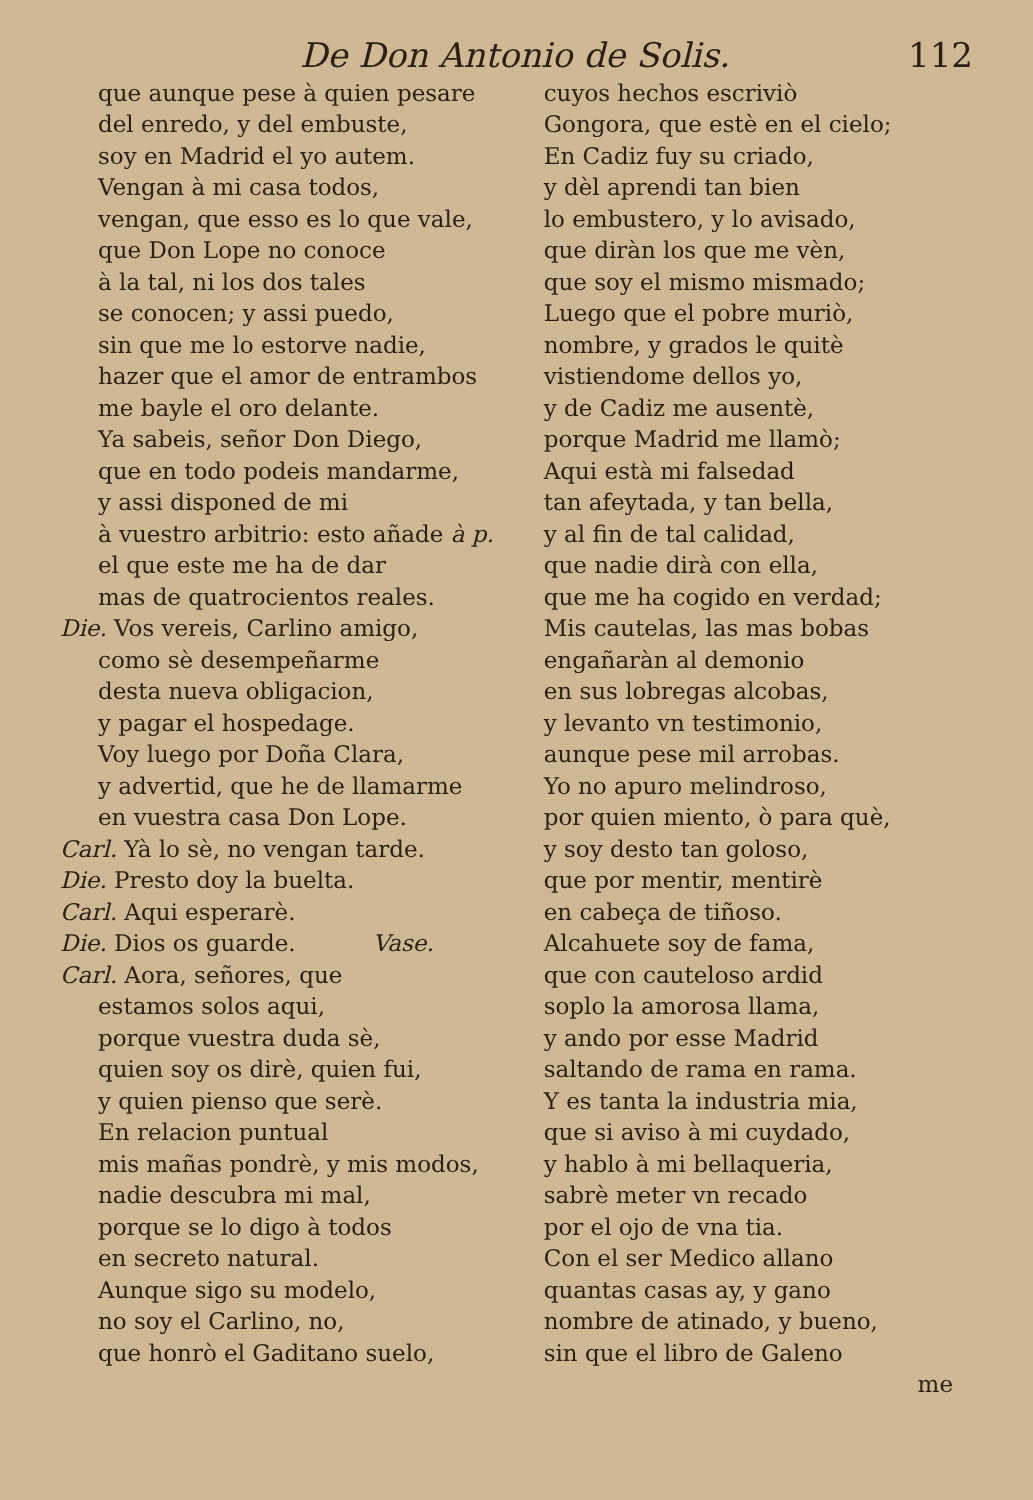De Don Antonio de Solis. 112
que aunque pese à quien pesare
del enredo, y del embuste,
soy en Madrid el yo autem.
Vengan à mi casa todos,
vengan, que esso es lo que vale,
que Don Lope no conoce
à la tal, ni los dos tales
se conocen; y assi puedo,
sin que me lo estorve nadie,
hazer que el amor de entrambos
me bayle el oro delante.
Ya sabeis, señor Don Diego,
que en todo podeis mandarme,
y assi disponed de mi
à vuestro arbitrio: esto añade à p.
el que este me ha de dar
mas de quatrocientos reales.
Die. Vos vereis, Carlino amigo,
como sè desempeñarme
desta nueva obligacion,
y pagar el hospedage.
Voy luego por Doña Clara,
y advertid, que he de llamarme
en vuestra casa Don Lope.
Carl. Yà lo sè, no vengan tarde.
Die. Presto doy la buelta.
Carl. Aqui esperarè.
Die. Dios os guarde. Vase.
Carl. Aora, señores, que
estamos solos aqui,
porque vuestra duda sè,
quien soy os dirè, quien fui,
y quien pienso que serè.
En relacion puntual
mis mañas pondrè, y mis modos,
nadie descubra mi mal,
porque se lo digo à todos
en secreto natural.
Aunque sigo su modelo,
no soy el Carlino, no,
que honrò el Gaditano suelo,
cuyos hechos escriviò
Gongora, que estè en el cielo;
En Cadiz fuy su criado,
y dèl aprendi tan bien
lo embustero, y lo avisado,
que diràn los que me vèn,
que soy el mismo mismado;
Luego que el pobre muriò,
nombre, y grados le quitè
vistiendome dellos yo,
y de Cadiz me ausentè,
porque Madrid me llamò;
Aqui està mi falsedad
tan afeytada, y tan bella,
y al fin de tal calidad,
que nadie dirà con ella,
que me ha cogido en verdad;
Mis cautelas, las mas bobas
engañaràn al demonio
en sus lobregas alcobas,
y levanto vn testimonio,
aunque pese mil arrobas.
Yo no apuro melindroso,
por quien miento, ò para què,
y soy desto tan goloso,
que por mentir, mentirè
en cabeça de tiñoso.
Alcahuete soy de fama,
que con cauteloso ardid
soplo la amorosa llama,
y ando por esse Madrid
saltando de rama en rama.
Y es tanta la industria mia,
que si aviso à mi cuydado,
y hablo à mi bellaqueria,
sabrè meter vn recado
por el ojo de vna tia.
Con el ser Medico allano
quantas casas ay, y gano
nombre de atinado, y bueno,
sin que el libro de Galeno
me